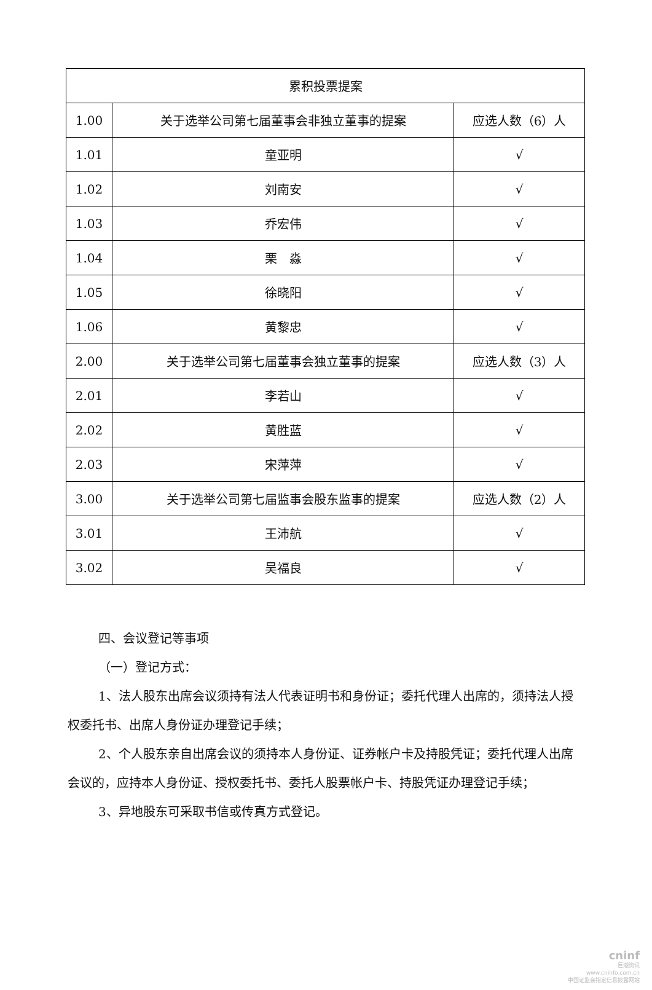| 累积投票提案 | | |
| 1.00 | 关于选举公司第七届董事会非独立董事的提案 | 应选人数（6）人 |
| 1.01 | 童亚明 | √ |
| 1.02 | 刘南安 | √ |
| 1.03 | 乔宏伟 | √ |
| 1.04 | 栗 淼 | √ |
| 1.05 | 徐晓阳 | √ |
| 1.06 | 黄黎忠 | √ |
| 2.00 | 关于选举公司第七届董事会独立董事的提案 | 应选人数（3）人 |
| 2.01 | 李若山 | √ |
| 2.02 | 黄胜蓝 | √ |
| 2.03 | 宋萍萍 | √ |
| 3.00 | 关于选举公司第七届监事会股东监事的提案 | 应选人数（2）人 |
| 3.01 | 王沛航 | √ |
| 3.02 | 吴福良 | √ |
四、会议登记等事项
（一）登记方式：
1、法人股东出席会议须持有法人代表证明书和身份证；委托代理人出席的，须持法人授权委托书、出席人身份证办理登记手续；
2、个人股东亲自出席会议的须持本人身份证、证券帐户卡及持股凭证；委托代理人出席会议的，应持本人身份证、授权委托书、委托人股票帐户卡、持股凭证办理登记手续；
3、异地股东可采取书信或传真方式登记。
cninf
巨潮资讯
www.cninfo.com.cn
中国证监会指定信息披露网站